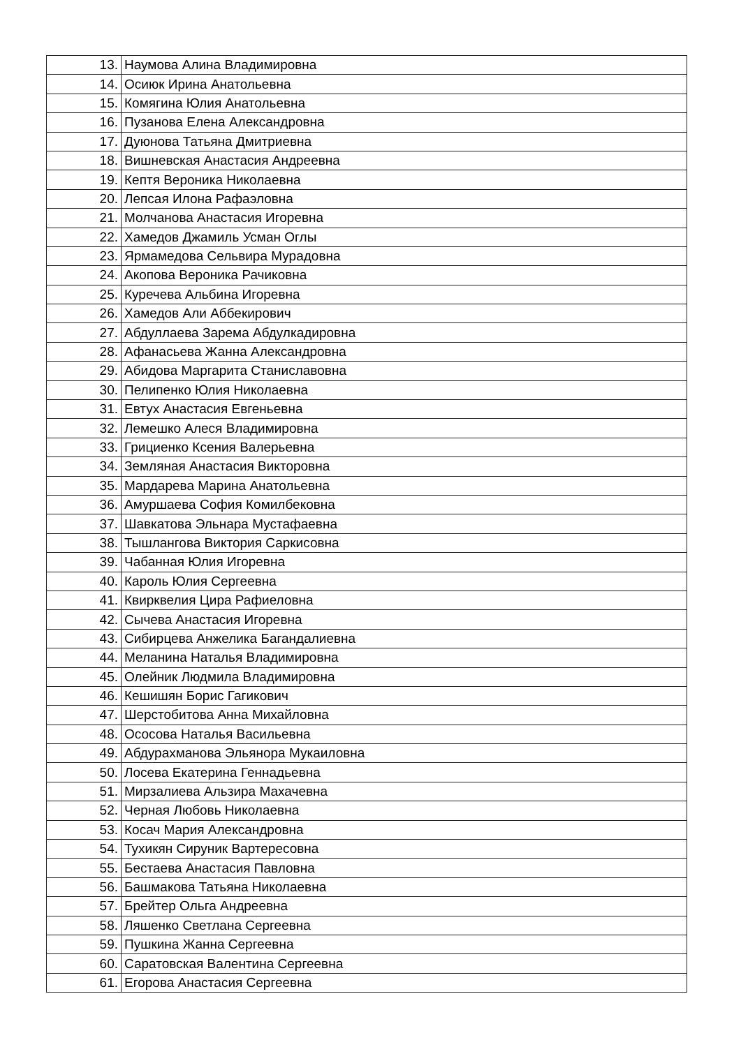| 13. | Наумова Алина Владимировна |
| 14. | Осиюк Ирина Анатольевна |
| 15. | Комягина Юлия Анатольевна |
| 16. | Пузанова Елена Александровна |
| 17. | Дуюнова Татьяна Дмитриевна |
| 18. | Вишневская Анастасия Андреевна |
| 19. | Кептя Вероника Николаевна |
| 20. | Лепсая Илона Рафаэловна |
| 21. | Молчанова Анастасия Игоревна |
| 22. | Хамедов Джамиль Усман Оглы |
| 23. | Ярмамедова Сельвира Мурадовна |
| 24. | Акопова Вероника Рачиковна |
| 25. | Куречева Альбина Игоревна |
| 26. | Хамедов Али Аббекирович |
| 27. | Абдуллаева Зарема Абдулкадировна |
| 28. | Афанасьева Жанна Александровна |
| 29. | Абидова Маргарита Станиславовна |
| 30. | Пелипенко Юлия Николаевна |
| 31. | Евтух Анастасия Евгеньевна |
| 32. | Лемешко Алеся Владимировна |
| 33. | Грициенко Ксения Валерьевна |
| 34. | Земляная Анастасия Викторовна |
| 35. | Мардарева Марина Анатольевна |
| 36. | Амуршаева София Комилбековна |
| 37. | Шавкатова Эльнара Мустафаевна |
| 38. | Тышлангова Виктория Саркисовна |
| 39. | Чабанная Юлия Игоревна |
| 40. | Кароль Юлия Сергеевна |
| 41. | Квирквелия Цира Рафиеловна |
| 42. | Сычева Анастасия Игоревна |
| 43. | Сибирцева Анжелика Багандалиевна |
| 44. | Меланина Наталья Владимировна |
| 45. | Олейник Людмила Владимировна |
| 46. | Кешишян Борис Гагикович |
| 47. | Шерстобитова Анна Михайловна |
| 48. | Ососова Наталья Васильевна |
| 49. | Абдурахманова Эльянора Мукаиловна |
| 50. | Лосева Екатерина Геннадьевна |
| 51. | Мирзалиева Альзира Махачевна |
| 52. | Черная Любовь Николаевна |
| 53. | Косач Мария Александровна |
| 54. | Тухикян Сируник Вартересовна |
| 55. | Бестаева Анастасия Павловна |
| 56. | Башмакова Татьяна Николаевна |
| 57. | Брейтер Ольга Андреевна |
| 58. | Ляшенко Светлана Сергеевна |
| 59. | Пушкина Жанна Сергеевна |
| 60. | Саратовская Валентина Сергеевна |
| 61. | Егорова Анастасия Сергеевна |